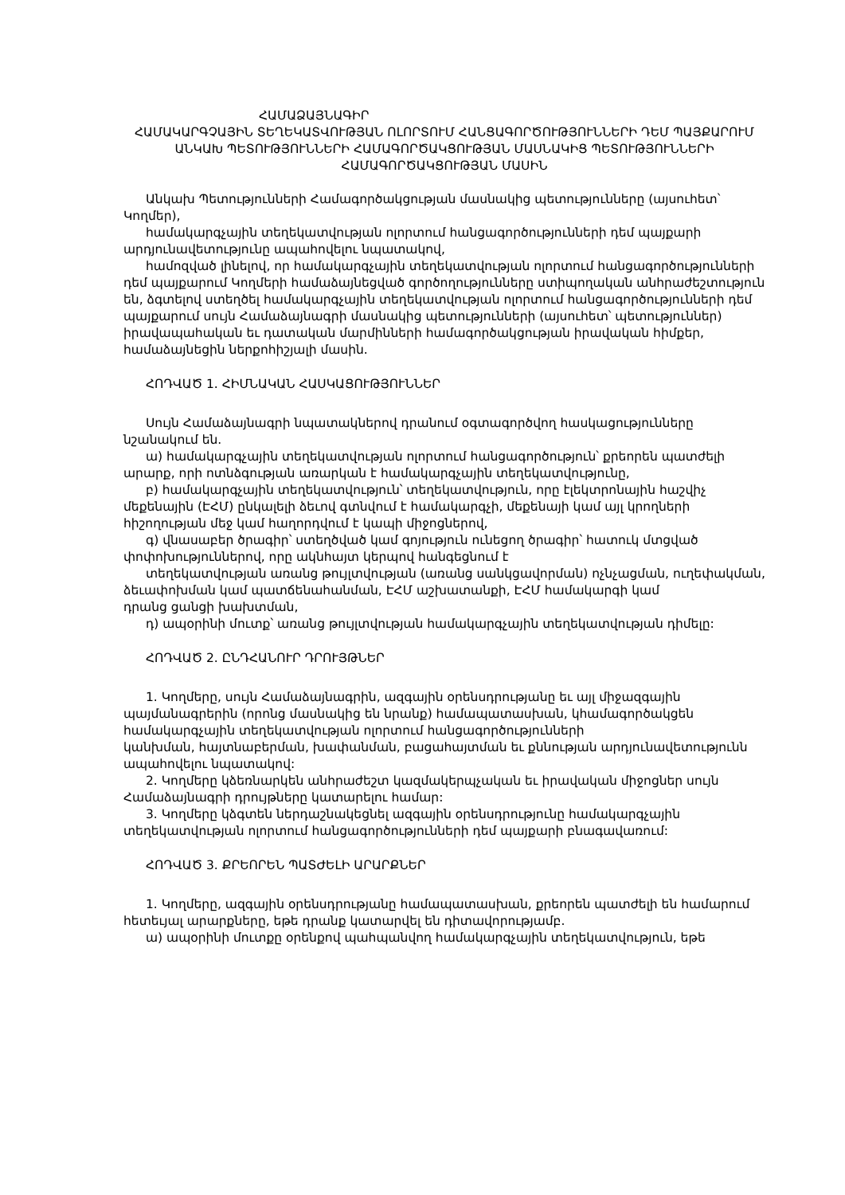ՀԱՄԱՁԱՅՆԱԳԻՐ
ՀԱՄԱԿԱՐԳՉԱՅԻՆ ՏԵՂԵԿԱՏՎՈՒԹՅԱՆ ՈԼՈՐՏՈՒՄ ՀԱՆՑԱԳՈՐԾՈՒԹՅՈՒՆՆԵՐԻ ԴԵՄ ՊԱՅՔԱՐՈՒՄ ԱՆԿԱԽ ՊԵՏՈՒԹՅՈՒՆՆԵՐԻ ՀԱՄԱԳՈՐԾԱԿՑՈՒԹՅԱՆ ՄԱՍՆԱԿԻՑ ՊԵՏՈՒԹՅՈՒՆՆԵՐԻ ՀԱՄԱԳՈՐԾԱԿՑՈՒԹՅԱՆ ՄԱՍԻՆ
Անկախ Պետությունների Համագործակցության մասնակից պետությունները (այսուհետ՝ Կողմեր),
համակարգչային տեղեկատվության ոլորտում հանցագործությունների դեմ պայքարի արդյունավետությունը ապահովելու նպատակով,
համոզված լինելով, որ համակարգչային տեղեկատվության ոլորտում հանցագործությունների դեմ պայքարում Կողմերի համաձայնեցված գործողությունները ստիպողական անհրաժեշտություն են, ձգտելով ստեղծել համակարգչային տեղեկատվության ոլորտում հանցագործությունների դեմ պայքարում սույն Համաձայնագրի մասնակից պետությունների (այսուհետ՝ պետություններ) իրավապահական եւ դատական մարմինների համագործակցության իրավական հիմքեր, համաձայնեցին ներքոհիշյալի մասին.
ՀՈԴՎԱԾ 1. ՀԻՄՆԱԿԱՆ ՀԱՍԿԱՑՈՒԹՅՈՒՆՆԵՐ
Սույն Համաձայնագրի նպատակներով դրանում օգտագործվող հասկացությունները նշանակում են.
ա) համակարգչային տեղեկատվության ոլորտում հանցագործություն՝ քրեորեն պատժելի արարք, որի ոտնձգության առարկան է համակարգչային տեղեկատվությունը,
բ) համակարգչային տեղեկատվություն՝ տեղեկատվություն, որը էլեկտրոնային հաշվիչ մեքենային (ԷՀՄ) ընկալելի ձեւով գտնվում է համակարգչի, մեքենայի կամ այլ կրողների հիշողության մեջ կամ հաղորդվում է կապի միջոցներով,
գ) վնասաբեր ծրագիր՝ ստեղծված կամ գոյություն ունեցող ծրագիր՝ հատուկ մտցված փոփոխություններով, որը ակնհայտ կերպով հանգեցնում է
տեղեկատվության առանց թույլտվության (առանց սանկցավորման) ոչնչացման, ուղեփակման, ձեւափոխման կամ պատճենահանման, ԷՀՄ աշխատանքի, ԷՀՄ համակարգի կամ
դրանց ցանցի խախտման,
դ) ապօրինի մուտք՝ առանց թույլտվության համակարգչային տեղեկատվության դիմելը:
ՀՈԴՎԱԾ 2. ԸՆԴՀԱՆՈՒՐ ԴՐՈՒՅԹՆԵՐ
1. Կողմերը, սույն Համաձայնագրին, ազգային օրենսդրությանը եւ այլ միջազգային պայմանագրերին (որոնց մասնակից են նրանք) համապատասխան, կհամագործակցեն համակարգչային տեղեկատվության ոլորտում հանցագործությունների
կանխման, հայտնաբերման, խափանման, բացահայտման եւ քննության արդյունավետությունն ապահովելու նպատակով:
2. Կողմերը կձեռնարկեն անհրաժեշտ կազմակերպչական եւ իրավական միջոցներ սույն Համաձայնագրի դրույթները կատարելու համար:
3. Կողմերը կձգտեն ներդաշնակեցնել ազգային օրենսդրությունը համակարգչային տեղեկատվության ոլորտում հանցագործությունների դեմ պայքարի բնագավառում:
ՀՈԴՎԱԾ 3. ՔՐԵՈՐԵՆ ՊԱՏԺԵԼԻ ԱՐԱՐՔՆԵՐ
1. Կողմերը, ազգային օրենսդրությանը համապատասխան, քրեորեն պատժելի են համարում հետեւյալ արարքները, եթե դրանք կատարվել են դիտավորությամբ.
ա) ապօրինի մուտքը օրենքով պահպանվող համակարգչային տեղեկատվություն, եթե